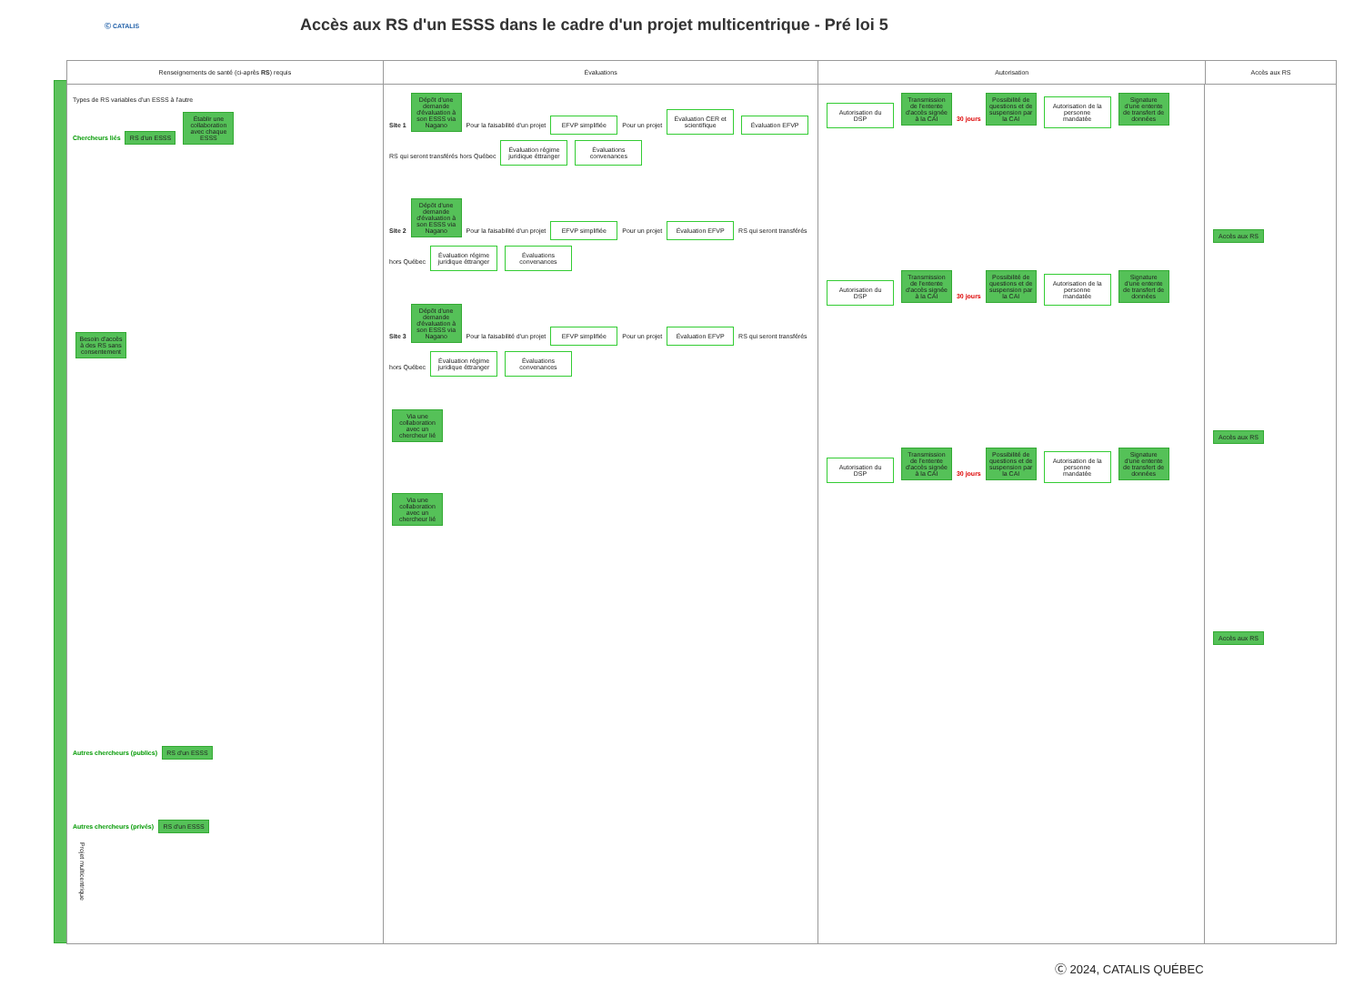Ⓒ CATALIS
Accès aux RS d'un ESSS dans le cadre d'un projet multicentrique - Pré loi 5
Renseignements de santé (ci-après RS) requis Évaluations Autorisation Accès aux RS
Types de RS variables d'un ESSS à l'autre
Chercheurs liés RS d'un ESSS Établir une collaboration avec chaque ESSS
Besoin d'accès à des RS sans consentement
Autres chercheurs (publics) RS d'un ESSS
Autres chercheurs (privés) RS d'un ESSS
Projet multicentrique
Site 1 Dépôt d'une demande d'évaluation à son ESSS via Nagano Pour la faisabilité d'un projet EFVP simplifiée Pour un projet Évaluation CER et scientifique Évaluation EFVP RS qui seront transférés hors Québec Évaluation régime juridique éttranger Évaluations convenances
Site 2 Dépôt d'une demande d'évaluation à son ESSS via Nagano Pour la faisabilité d'un projet EFVP simplifiée Pour un projet Évaluation EFVP RS qui seront transférés hors Québec Évaluation régime juridique éttranger Évaluations convenances
Site 3 Dépôt d'une demande d'évaluation à son ESSS via Nagano Pour la faisabilité d'un projet EFVP simplifiée Pour un projet Évaluation EFVP RS qui seront transférés hors Québec Évaluation régime juridique éttranger Évaluations convenances
Via une collaboration avec un chercheur lié
Via une collaboration avec un chercheur lié
Autorisation du DSP Transmission de l'entente d'accès signée à la CAI 30 jours Possibilité de questions et de suspension par la CAI Autorisation de la personne mandatée Signature d'une entente de transfert de données
Autorisation du DSP Transmission de l'entente d'accès signée à la CAI 30 jours Possibilité de questions et de suspension par la CAI Autorisation de la personne mandatée Signature d'une entente de transfert de données
Autorisation du DSP Transmission de l'entente d'accès signée à la CAI 30 jours Possibilité de questions et de suspension par la CAI Autorisation de la personne mandatée Signature d'une entente de transfert de données
Accès aux RS
Accès aux RS
Accès aux RS
Ⓒ 2024, CATALIS QUÉBEC